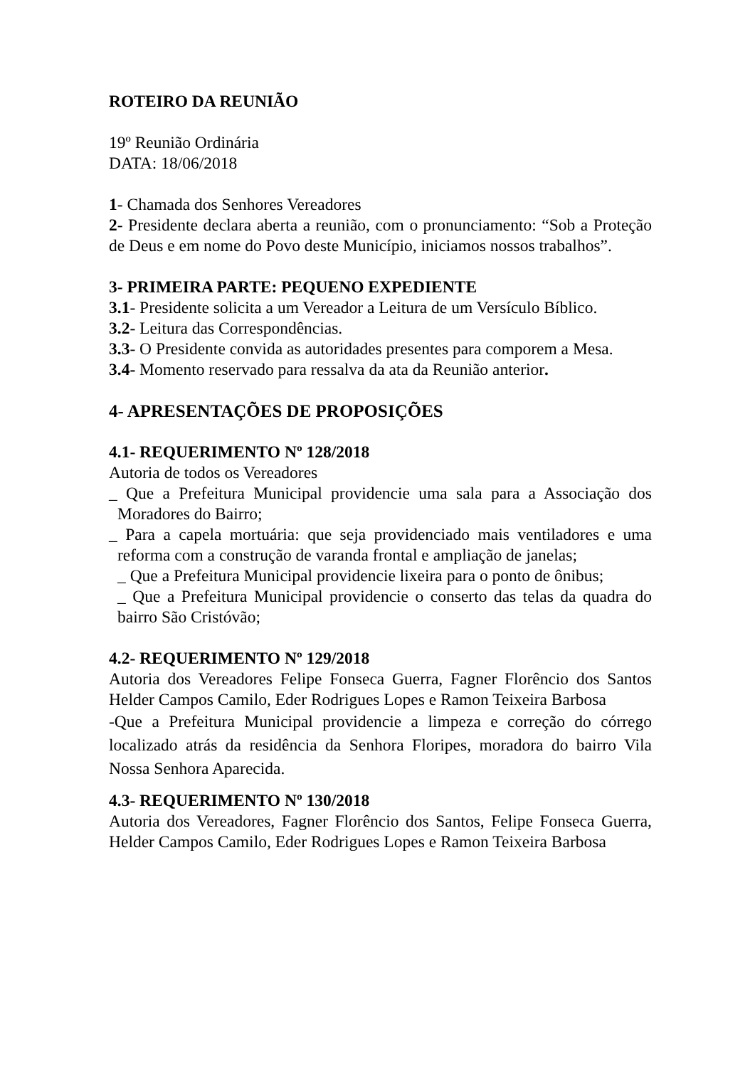ROTEIRO DA REUNIÃO
19º Reunião Ordinária
DATA: 18/06/2018
1- Chamada dos Senhores Vereadores
2- Presidente declara aberta a reunião, com o pronunciamento: “Sob a Proteção de Deus e em nome do Povo deste Município, iniciamos nossos trabalhos”.
3- PRIMEIRA PARTE: PEQUENO EXPEDIENTE
3.1- Presidente solicita a um Vereador a Leitura de um Versículo Bíblico.
3.2- Leitura das Correspondências.
3.3- O Presidente convida as autoridades presentes para comporem a Mesa.
3.4- Momento reservado para ressalva da ata da Reunião anterior.
4- APRESENTAÇÕES DE PROPOSIÇÕES
4.1- REQUERIMENTO Nº 128/2018
Autoria de todos os Vereadores
_ Que a Prefeitura Municipal providencie uma sala para a Associação dos Moradores do Bairro;
_ Para a capela mortuária: que seja providenciado mais ventiladores e uma reforma com a construção de varanda frontal e ampliação de janelas;
_ Que a Prefeitura Municipal providencie lixeira para o ponto de ônibus;
_ Que a Prefeitura Municipal providencie o conserto das telas da quadra do bairro São Cristóvão;
4.2- REQUERIMENTO Nº 129/2018
Autoria dos Vereadores Felipe Fonseca Guerra, Fagner Florêncio dos Santos Helder Campos Camilo, Eder Rodrigues Lopes e Ramon Teixeira Barbosa
-Que a Prefeitura Municipal providencie a limpeza e correção do córrego localizado atrás da residência da Senhora Floripes, moradora do bairro Vila Nossa Senhora Aparecida.
4.3- REQUERIMENTO Nº 130/2018
Autoria dos Vereadores, Fagner Florêncio dos Santos, Felipe Fonseca Guerra, Helder Campos Camilo, Eder Rodrigues Lopes e Ramon Teixeira Barbosa